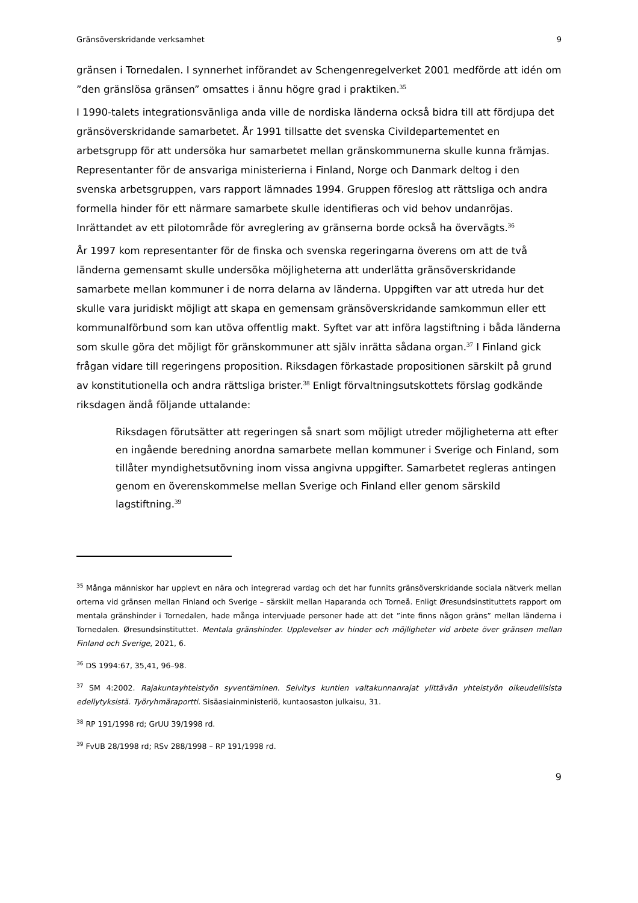Gränsöverskridande verksamhet 9
gränsen i Tornedalen. I synnerhet införandet av Schengenregelverket 2001 medförde att idén om ”den gränslösa gränsen” omsattes i ännu högre grad i praktiken.<sup>35</sup>
I 1990-talets integrationsvänliga anda ville de nordiska länderna också bidra till att fördjupa det gränsöverskridande samarbetet. År 1991 tillsatte det svenska Civildepartementet en arbetsgrupp för att undersöka hur samarbetet mellan gränskommunerna skulle kunna främjas. Representanter för de ansvariga ministerierna i Finland, Norge och Danmark deltog i den svenska arbetsgruppen, vars rapport lämnades 1994. Gruppen föreslog att rättsliga och andra formella hinder för ett närmare samarbete skulle identifieras och vid behov undanröjas. Inrättandet av ett pilotområde för avreglering av gränserna borde också ha övervägts.<sup>36</sup>
År 1997 kom representanter för de finska och svenska regeringarna överens om att de två länderna gemensamt skulle undersöka möjligheterna att underlätta gränsöverskridande samarbete mellan kommuner i de norra delarna av länderna. Uppgiften var att utreda hur det skulle vara juridiskt möjligt att skapa en gemensam gränsöverskridande samkommun eller ett kommunalförbund som kan utöva offentlig makt. Syftet var att införa lagstiftning i båda länderna som skulle göra det möjligt för gränskommuner att själv inrätta sådana organ.<sup>37</sup> I Finland gick frågan vidare till regeringens proposition. Riksdagen förkastade propositionen särskilt på grund av konstitutionella och andra rättsliga brister.<sup>38</sup> Enligt förvaltningsutskottets förslag godkände riksdagen ändå följande uttalande:
Riksdagen förutsätter att regeringen så snart som möjligt utreder möjligheterna att efter en ingående beredning anordna samarbete mellan kommuner i Sverige och Finland, som tillåter myndighetsutövning inom vissa angivna uppgifter. Samarbetet regleras antingen genom en överenskommelse mellan Sverige och Finland eller genom särskild lagstiftning.<sup>39</sup>
<sup>35</sup> Många människor har upplevt en nära och integrerad vardag och det har funnits gränsöverskridande sociala nätverk mellan orterna vid gränsen mellan Finland och Sverige – särskilt mellan Haparanda och Torneå. Enligt Øresundsinstituttets rapport om mentala gränshinder i Tornedalen, hade många intervjuade personer hade att det ”inte finns någon gräns” mellan länderna i Tornedalen. Øresundsinstituttet. Mentala gränshinder. Upplevelser av hinder och möjligheter vid arbete över gränsen mellan Finland och Sverige, 2021, 6.
<sup>36</sup> DS 1994:67, 35,41, 96–98.
<sup>37</sup> SM 4:2002. Rajakuntayhteistyön syventäminen. Selvitys kuntien valtakunnanrajat ylittävän yhteistyön oikeudellisista edellytyksistä. Työryhmäraportti. Sisäasiainministeriö, kuntaosaston julkaisu, 31.
<sup>38</sup> RP 191/1998 rd; GrUU 39/1998 rd.
<sup>39</sup> FvUB 28/1998 rd; RSv 288/1998 – RP 191/1998 rd.
9